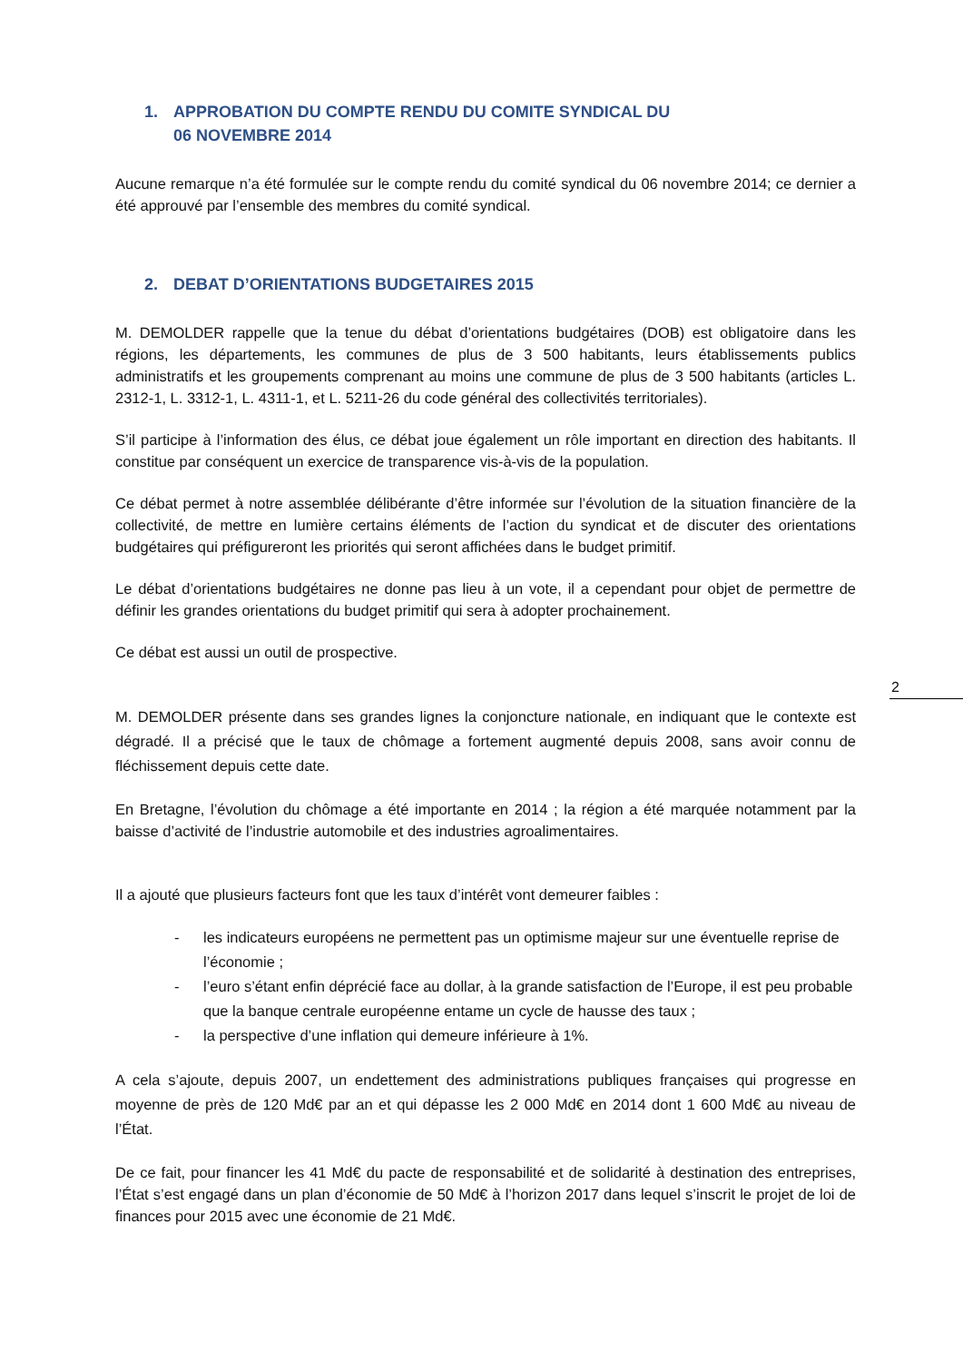1. APPROBATION DU COMPTE RENDU DU COMITE SYNDICAL DU
06 NOVEMBRE 2014
Aucune remarque n’a été formulée sur le compte rendu du comité syndical du 06 novembre 2014; ce dernier a été approuvé par l’ensemble des membres du comité syndical.
2. DEBAT D’ORIENTATIONS BUDGETAIRES 2015
M. DEMOLDER rappelle que la tenue du débat d’orientations budgétaires (DOB) est obligatoire dans les régions, les départements, les communes de plus de 3 500 habitants, leurs établissements publics administratifs et les groupements comprenant au moins une commune de plus de 3 500 habitants (articles L. 2312-1, L. 3312-1, L. 4311-1, et L. 5211-26 du code général des collectivités territoriales).
S’il participe à l’information des élus, ce débat joue également un rôle important en direction des habitants. Il constitue par conséquent un exercice de transparence vis-à-vis de la population.
Ce débat permet à notre assemblée délibérante d’être informée sur l’évolution de la situation financière de la collectivité, de mettre en lumière certains éléments de l’action du syndicat et de discuter des orientations budgétaires qui préfigureront les priorités qui seront affichées dans le budget primitif.
Le débat d’orientations budgétaires ne donne pas lieu à un vote, il a cependant pour objet de permettre de définir les grandes orientations du budget primitif qui sera à adopter prochainement.
Ce débat est aussi un outil de prospective.
M. DEMOLDER présente dans ses grandes lignes la conjoncture nationale, en indiquant que le contexte est dégradé. Il a précisé que le taux de chômage a fortement augmenté depuis 2008, sans avoir connu de fléchissement depuis cette date.
En Bretagne, l’évolution du chômage a été importante en 2014 ; la région a été marquée notamment par la baisse d’activité de l’industrie automobile et des industries agroalimentaires.
Il a ajouté que plusieurs facteurs font que les taux d’intérêt vont demeurer faibles :
- les indicateurs européens ne permettent pas un optimisme majeur sur une éventuelle reprise de l’économie ;
- l’euro s’étant enfin déprécié face au dollar, à la grande satisfaction de l’Europe, il est peu probable que la banque centrale européenne entame un cycle de hausse des taux ;
- la perspective d’une inflation qui demeure inférieure à 1%.
A cela s’ajoute, depuis 2007, un endettement des administrations publiques françaises qui progresse en moyenne de près de 120 Md€ par an et qui dépasse les 2 000 Md€ en 2014 dont 1 600 Md€ au niveau de l’État.
De ce fait, pour financer les 41 Md€ du pacte de responsabilité et de solidarité à destination des entreprises, l’État s’est engagé dans un plan d’économie de 50 Md€ à l’horizon 2017 dans lequel s’inscrit le projet de loi de finances pour 2015 avec une économie de 21 Md€.
2